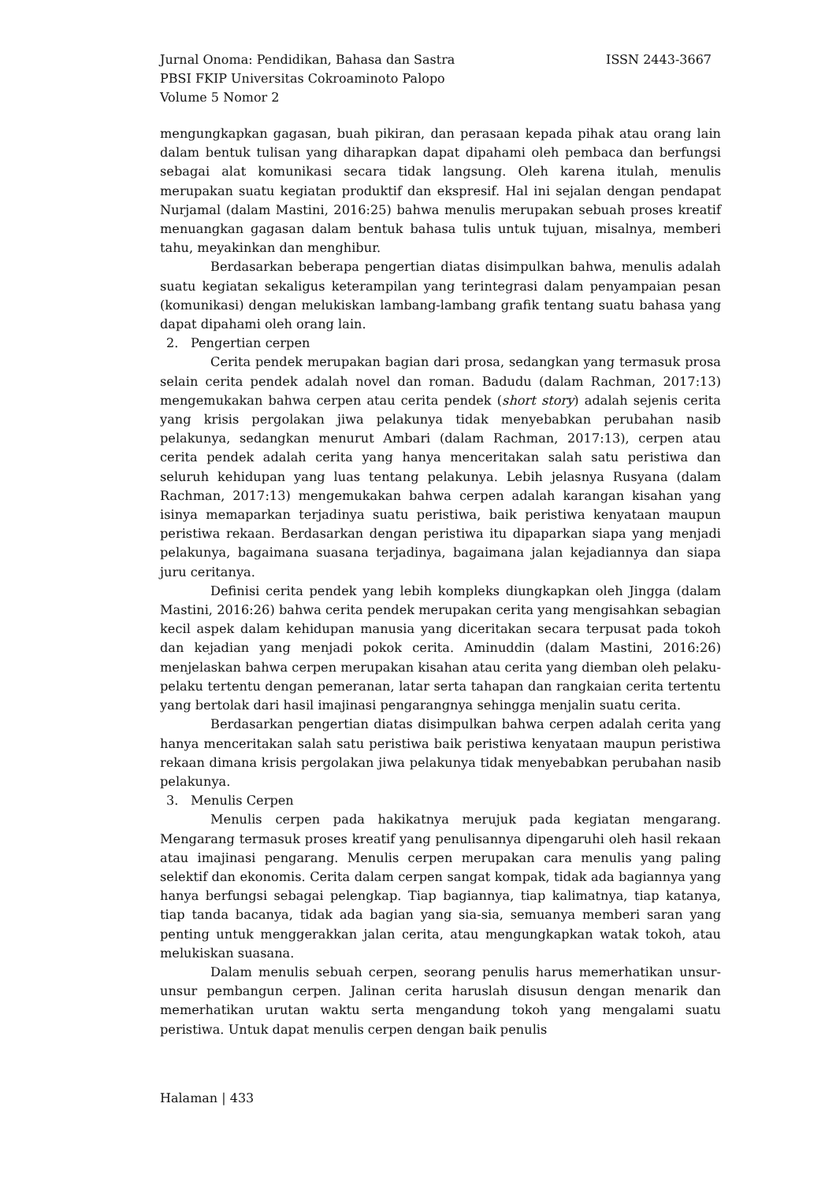Jurnal Onoma: Pendidikan, Bahasa dan Sastra ISSN 2443-3667
PBSI FKIP Universitas Cokroaminoto Palopo
Volume 5 Nomor 2
mengungkapkan gagasan, buah pikiran, dan perasaan kepada pihak atau orang lain dalam bentuk tulisan yang diharapkan dapat dipahami oleh pembaca dan berfungsi sebagai alat komunikasi secara tidak langsung. Oleh karena itulah, menulis merupakan suatu kegiatan produktif dan ekspresif. Hal ini sejalan dengan pendapat Nurjamal (dalam Mastini, 2016:25) bahwa menulis merupakan sebuah proses kreatif menuangkan gagasan dalam bentuk bahasa tulis untuk tujuan, misalnya, memberi tahu, meyakinkan dan menghibur.
Berdasarkan beberapa pengertian diatas disimpulkan bahwa, menulis adalah suatu kegiatan sekaligus keterampilan yang terintegrasi dalam penyampaian pesan (komunikasi) dengan melukiskan lambang-lambang grafik tentang suatu bahasa yang dapat dipahami oleh orang lain.
2. Pengertian cerpen
Cerita pendek merupakan bagian dari prosa, sedangkan yang termasuk prosa selain cerita pendek adalah novel dan roman. Badudu (dalam Rachman, 2017:13) mengemukakan bahwa cerpen atau cerita pendek (short story) adalah sejenis cerita yang krisis pergolakan jiwa pelakunya tidak menyebabkan perubahan nasib pelakunya, sedangkan menurut Ambari (dalam Rachman, 2017:13), cerpen atau cerita pendek adalah cerita yang hanya menceritakan salah satu peristiwa dan seluruh kehidupan yang luas tentang pelakunya. Lebih jelasnya Rusyana (dalam Rachman, 2017:13) mengemukakan bahwa cerpen adalah karangan kisahan yang isinya memaparkan terjadinya suatu peristiwa, baik peristiwa kenyataan maupun peristiwa rekaan. Berdasarkan dengan peristiwa itu dipaparkan siapa yang menjadi pelakunya, bagaimana suasana terjadinya, bagaimana jalan kejadiannya dan siapa juru ceritanya.
Definisi cerita pendek yang lebih kompleks diungkapkan oleh Jingga (dalam Mastini, 2016:26) bahwa cerita pendek merupakan cerita yang mengisahkan sebagian kecil aspek dalam kehidupan manusia yang diceritakan secara terpusat pada tokoh dan kejadian yang menjadi pokok cerita. Aminuddin (dalam Mastini, 2016:26) menjelaskan bahwa cerpen merupakan kisahan atau cerita yang diemban oleh pelaku-pelaku tertentu dengan pemeranan, latar serta tahapan dan rangkaian cerita tertentu yang bertolak dari hasil imajinasi pengarangnya sehingga menjalin suatu cerita.
Berdasarkan pengertian diatas disimpulkan bahwa cerpen adalah cerita yang hanya menceritakan salah satu peristiwa baik peristiwa kenyataan maupun peristiwa rekaan dimana krisis pergolakan jiwa pelakunya tidak menyebabkan perubahan nasib pelakunya.
3. Menulis Cerpen
Menulis cerpen pada hakikatnya merujuk pada kegiatan mengarang. Mengarang termasuk proses kreatif yang penulisannya dipengaruhi oleh hasil rekaan atau imajinasi pengarang. Menulis cerpen merupakan cara menulis yang paling selektif dan ekonomis. Cerita dalam cerpen sangat kompak, tidak ada bagiannya yang hanya berfungsi sebagai pelengkap. Tiap bagiannya, tiap kalimatnya, tiap katanya, tiap tanda bacanya, tidak ada bagian yang sia-sia, semuanya memberi saran yang penting untuk menggerakkan jalan cerita, atau mengungkapkan watak tokoh, atau melukiskan suasana.
Dalam menulis sebuah cerpen, seorang penulis harus memerhatikan unsur-unsur pembangun cerpen. Jalinan cerita haruslah disusun dengan menarik dan memerhatikan urutan waktu serta mengandung tokoh yang mengalami suatu peristiwa. Untuk dapat menulis cerpen dengan baik penulis
Halaman | 433